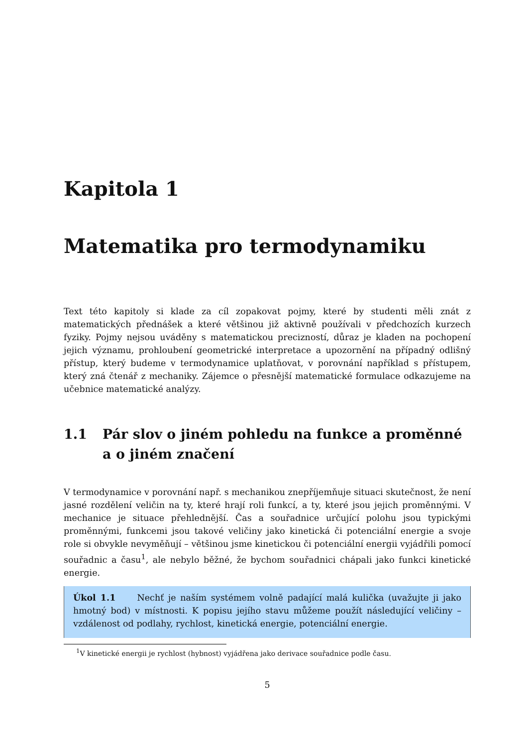Kapitola 1
Matematika pro termodynamiku
Text této kapitoly si klade za cíl zopakovat pojmy, které by studenti měli znát z matematických přednášek a které většinou již aktivně používali v předchozích kurzech fyziky. Pojmy nejsou uváděny s matematickou precizností, důraz je kladen na pochopení jejich významu, prohloubení geometrické interpretace a upozornění na případný odlišný přístup, který budeme v termodynamice uplatňovat, v porovnání například s přístupem, který zná čtenář z mechaniky. Zájemce o přesnější matematické formulace odkazujeme na učebnice matematické analýzy.
1.1 Pár slov o jiném pohledu na funkce a proměnné a o jiném značení
V termodynamice v porovnání např. s mechanikou znepříjemňuje situaci skutečnost, že není jasné rozdělení veličin na ty, které hrají roli funkcí, a ty, které jsou jejich proměnnými. V mechanice je situace přehlednější. Čas a souřadnice určující polohu jsou typickými proměnnými, funkcemi jsou takové veličiny jako kinetická či potenciální energie a svoje role si obvykle nevyměňují – většinou jsme kinetickou či potenciální energii vyjádřili pomocí souřadnic a času<sup>1</sup>, ale nebylo běžné, že bychom souřadnici chápali jako funkci kinetické energie.
Úkol 1.1 Nechť je naším systémem volně padající malá kulička (uvažujte ji jako hmotný bod) v místnosti. K popisu jejího stavu můžeme použít následující veličiny – vzdálenost od podlahy, rychlost, kinetická energie, potenciální energie.
<sup>1</sup> V kinetické energii je rychlost (hybnost) vyjádřena jako derivace souřadnice podle času.
5